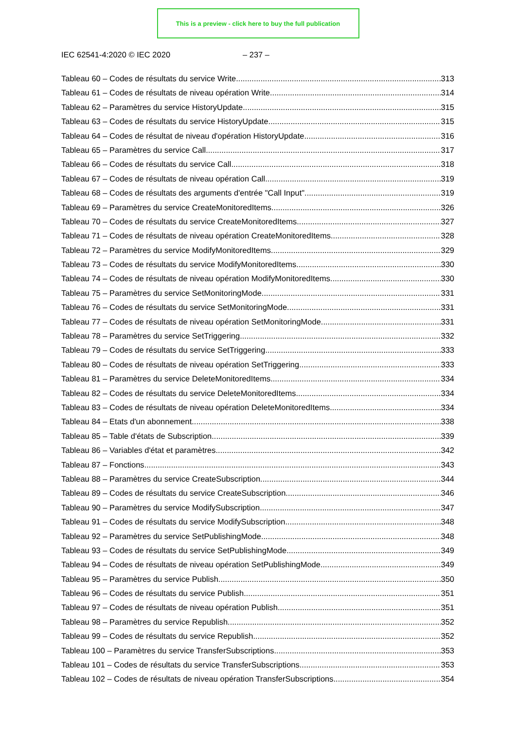This is a preview - click here to buy the full publication
IEC 62541-4:2020 © IEC 2020 – 237 –
Tableau 60 – Codes de résultats du service Write 313
Tableau 61 – Codes de résultats de niveau opération Write 314
Tableau 62 – Paramètres du service HistoryUpdate 315
Tableau 63 – Codes de résultats du service HistoryUpdate 315
Tableau 64 – Codes de résultat de niveau d'opération HistoryUpdate 316
Tableau 65 – Paramètres du service Call 317
Tableau 66 – Codes de résultats du service Call 318
Tableau 67 – Codes de résultats de niveau opération Call 319
Tableau 68 – Codes de résultats des arguments d'entrée "Call Input" 319
Tableau 69 – Paramètres du service CreateMonitoredItems 326
Tableau 70 – Codes de résultats du service CreateMonitoredItems 327
Tableau 71 – Codes de résultats de niveau opération CreateMonitoredItems 328
Tableau 72 – Paramètres du service ModifyMonitoredItems 329
Tableau 73 – Codes de résultats du service ModifyMonitoredItems 330
Tableau 74 – Codes de résultats de niveau opération ModifyMonitoredItems 330
Tableau 75 – Paramètres du service SetMonitoringMode 331
Tableau 76 – Codes de résultats du service SetMonitoringMode 331
Tableau 77 – Codes de résultats de niveau opération SetMonitoringMode 331
Tableau 78 – Paramètres du service SetTriggering 332
Tableau 79 – Codes de résultats du service SetTriggering 333
Tableau 80 – Codes de résultats de niveau opération SetTriggering 333
Tableau 81 – Paramètres du service DeleteMonitoredItems 334
Tableau 82 – Codes de résultats du service DeleteMonitoredItems 334
Tableau 83 – Codes de résultats de niveau opération DeleteMonitoredItems 334
Tableau 84 – Etats d'un abonnement 338
Tableau 85 – Table d'états de Subscription 339
Tableau 86 – Variables d'état et paramètres 342
Tableau 87 – Fonctions 343
Tableau 88 – Paramètres du service CreateSubscription 344
Tableau 89 – Codes de résultats du service CreateSubscription 346
Tableau 90 – Paramètres du service ModifySubscription 347
Tableau 91 – Codes de résultats du service ModifySubscription 348
Tableau 92 – Paramètres du service SetPublishingMode 348
Tableau 93 – Codes de résultats du service SetPublishingMode 349
Tableau 94 – Codes de résultats de niveau opération SetPublishingMode 349
Tableau 95 – Paramètres du service Publish 350
Tableau 96 – Codes de résultats du service Publish 351
Tableau 97 – Codes de résultats de niveau opération Publish 351
Tableau 98 – Paramètres du service Republish 352
Tableau 99 – Codes de résultats du service Republish 352
Tableau 100 – Paramètres du service TransferSubscriptions 353
Tableau 101 – Codes de résultats du service TransferSubscriptions 353
Tableau 102 – Codes de résultats de niveau opération TransferSubscriptions 354